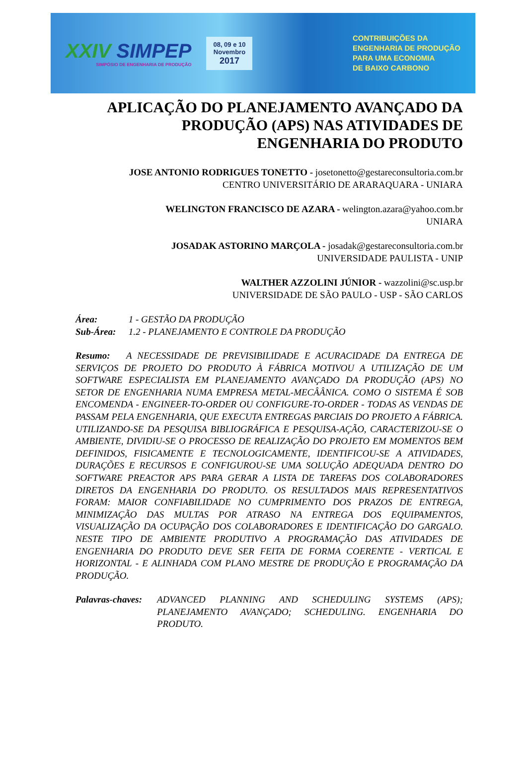XXIV SIMPEP
SIMPÓSIO DE ENGENHARIA DE PRODUÇÃO
08, 09 e 10
Novembro
2017
CONTRIBUIÇÕES DA
ENGENHARIA DE PRODUÇÃO
PARA UMA ECONOMIA
DE BAIXO CARBONO
APLICAÇÃO DO PLANEJAMENTO AVANÇADO DA PRODUÇÃO (APS) NAS ATIVIDADES DE ENGENHARIA DO PRODUTO
JOSE ANTONIO RODRIGUES TONETTO - josetonetto@gestareconsultoria.com.br
CENTRO UNIVERSITÁRIO DE ARARAQUARA - UNIARA
WELINGTON FRANCISCO DE AZARA - welington.azara@yahoo.com.br
UNIARA
JOSADAK ASTORINO MARÇOLA - josadak@gestareconsultoria.com.br
UNIVERSIDADE PAULISTA - UNIP
WALTHER AZZOLINI JÚNIOR - wazzolini@sc.usp.br
UNIVERSIDADE DE SÃO PAULO - USP - SÃO CARLOS
Área: 1 - GESTÃO DA PRODUÇÃO
Sub-Área: 1.2 - PLANEJAMENTO E CONTROLE DA PRODUÇÃO
Resumo: A NECESSIDADE DE PREVISIBILIDADE E ACURACIDADE DA ENTREGA DE SERVIÇOS DE PROJETO DO PRODUTO À FÁBRICA MOTIVOU A UTILIZAÇÃO DE UM SOFTWARE ESPECIALISTA EM PLANEJAMENTO AVANÇADO DA PRODUÇÃO (APS) NO SETOR DE ENGENHARIA NUMA EMPRESA METAL-MECÂÂNICA. COMO O SISTEMA É SOB ENCOMENDA - ENGINEER-TO-ORDER OU CONFIGURE-TO-ORDER - TODAS AS VENDAS DE PASSAM PELA ENGENHARIA, QUE EXECUTA ENTREGAS PARCIAIS DO PROJETO A FÁBRICA. UTILIZANDO-SE DA PESQUISA BIBLIOGRÁFICA E PESQUISA-AÇÃO, CARACTERIZOU-SE O AMBIENTE, DIVIDIU-SE O PROCESSO DE REALIZAÇÃO DO PROJETO EM MOMENTOS BEM DEFINIDOS, FISICAMENTE E TECNOLOGICAMENTE, IDENTIFICOU-SE A ATIVIDADES, DURAÇÕES E RECURSOS E CONFIGUROU-SE UMA SOLUÇÃO ADEQUADA DENTRO DO SOFTWARE PREACTOR APS PARA GERAR A LISTA DE TAREFAS DOS COLABORADORES DIRETOS DA ENGENHARIA DO PRODUTO. OS RESULTADOS MAIS REPRESENTATIVOS FORAM: MAIOR CONFIABILIDADE NO CUMPRIMENTO DOS PRAZOS DE ENTREGA, MINIMIZAÇÃO DAS MULTAS POR ATRASO NA ENTREGA DOS EQUIPAMENTOS, VISUALIZAÇÃO DA OCUPAÇÃO DOS COLABORADORES E IDENTIFICAÇÃO DO GARGALO. NESTE TIPO DE AMBIENTE PRODUTIVO A PROGRAMAÇÃO DAS ATIVIDADES DE ENGENHARIA DO PRODUTO DEVE SER FEITA DE FORMA COERENTE - VERTICAL E HORIZONTAL - E ALINHADA COM PLANO MESTRE DE PRODUÇÃO E PROGRAMAÇÃO DA PRODUÇÃO.
Palavras-chaves:
ADVANCED PLANNING AND SCHEDULING SYSTEMS (APS); PLANEJAMENTO AVANÇADO; SCHEDULING. ENGENHARIA DO PRODUTO.